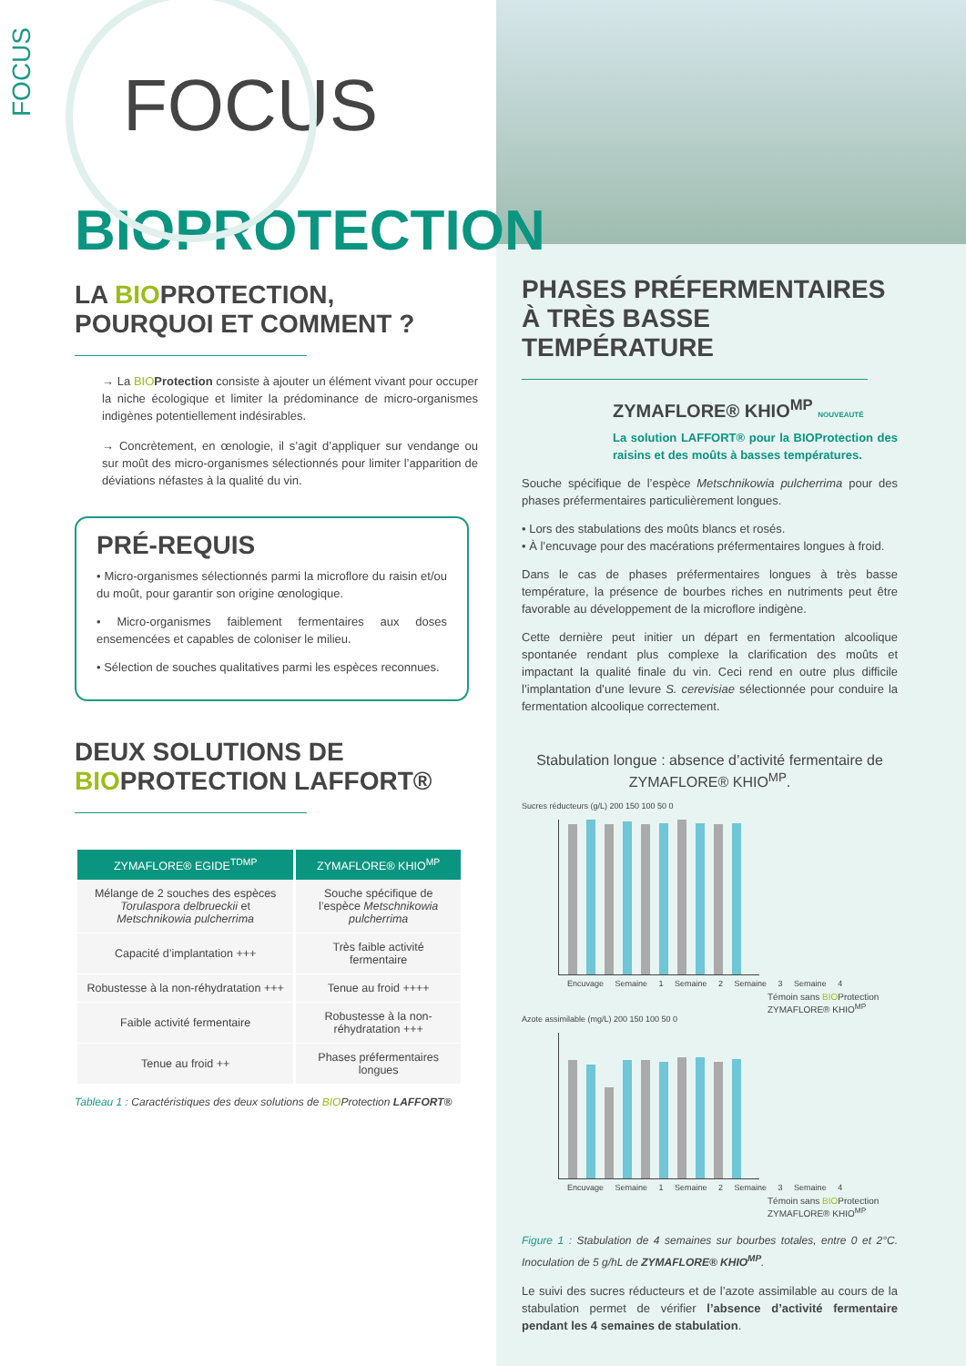FOCUS
FOCUS
BIOPROTECTION
LA BIOPROTECTION,
POURQUOI ET COMMENT ?
→ La BIO Protection consiste à ajouter un élément vivant pour occuper la niche écologique et limiter la prédominance de micro-organismes indigènes potentiellement indésirables.
→ Concrètement, en œnologie, il s’agit d’appliquer sur vendange ou sur moût des micro-organismes sélectionnés pour limiter l’apparition de déviations néfastes à la qualité du vin.
PRÉ-REQUIS
• Micro-organismes sélectionnés parmi la microflore du raisin et/ou du moût, pour garantir son origine œnologique.
• Micro-organismes faiblement fermentaires aux doses ensemencées et capables de coloniser le milieu.
• Sélection de souches qualitatives parmi les espèces reconnues.
DEUX SOLUTIONS DE
BIOPROTECTION LAFFORT®
| ZYMAFLORE® EGIDE<sup>TDMP</sup> | ZYMAFLORE® KHIO<sup>MP</sup> |
| --- | --- |
| Mélange de 2 souches des espèces Torulaspora delbrueckii et Metschnikowia pulcherrima | Souche spécifique de l’espèce Metschnikowia pulcherrima |
| Capacité d’implantation +++ | Très faible activité fermentaire |
| Robustesse à la non-réhydratation +++ | Tenue au froid ++++ |
| Faible activité fermentaire | Robustesse à la non-réhydratation +++ |
| Tenue au froid ++ | Phases préfermentaires longues |
Tableau 1 : Caractéristiques des deux solutions de BIOProtection LAFFORT®
PHASES PRÉFERMENTAIRES À TRÈS BASSE TEMPÉRATURE
ZYMAFLORE® KHIO<sup>MP</sup> NOUVEAUTÉ
La solution LAFFORT® pour la BIOProtection des raisins et des moûts à basses températures.
Souche spécifique de l’espèce Metschnikowia pulcherrima pour des phases préfermentaires particulièrement longues.
• Lors des stabulations des moûts blancs et rosés.
• À l’encuvage pour des macérations préfermentaires longues à froid.
Dans le cas de phases préfermentaires longues à très basse température, la présence de bourbes riches en nutriments peut être favorable au développement de la microflore indigène.
Cette dernière peut initier un départ en fermentation alcoolique spontanée rendant plus complexe la clarification des moûts et impactant la qualité finale du vin. Ceci rend en outre plus difficile l’implantation d’une levure S. cerevisiae sélectionnée pour conduire la fermentation alcoolique correctement.
Stabulation longue : absence d’activité fermentaire de ZYMAFLORE® KHIO<sup>MP</sup>.
Sucres réducteurs (g/L) 200 150 100 50 0
Encuvage Semaine 1 Semaine 2 Semaine 3 Semaine 4
Témoin sans BIOProtection
ZYMAFLORE® KHIO<sup>MP</sup>
Azote assimilable (mg/L) 200 150 100 50 0
Encuvage Semaine 1 Semaine 2 Semaine 3 Semaine 4
Témoin sans BIOProtection
ZYMAFLORE® KHIO<sup>MP</sup>
Figure 1 : Stabulation de 4 semaines sur bourbes totales, entre 0 et 2°C. Inoculation de 5 g/hL de ZYMAFLORE® KHIO<sup>MP</sup>.
Le suivi des sucres réducteurs et de l’azote assimilable au cours de la stabulation permet de vérifier l’absence d’activité fermentaire pendant les 4 semaines de stabulation.